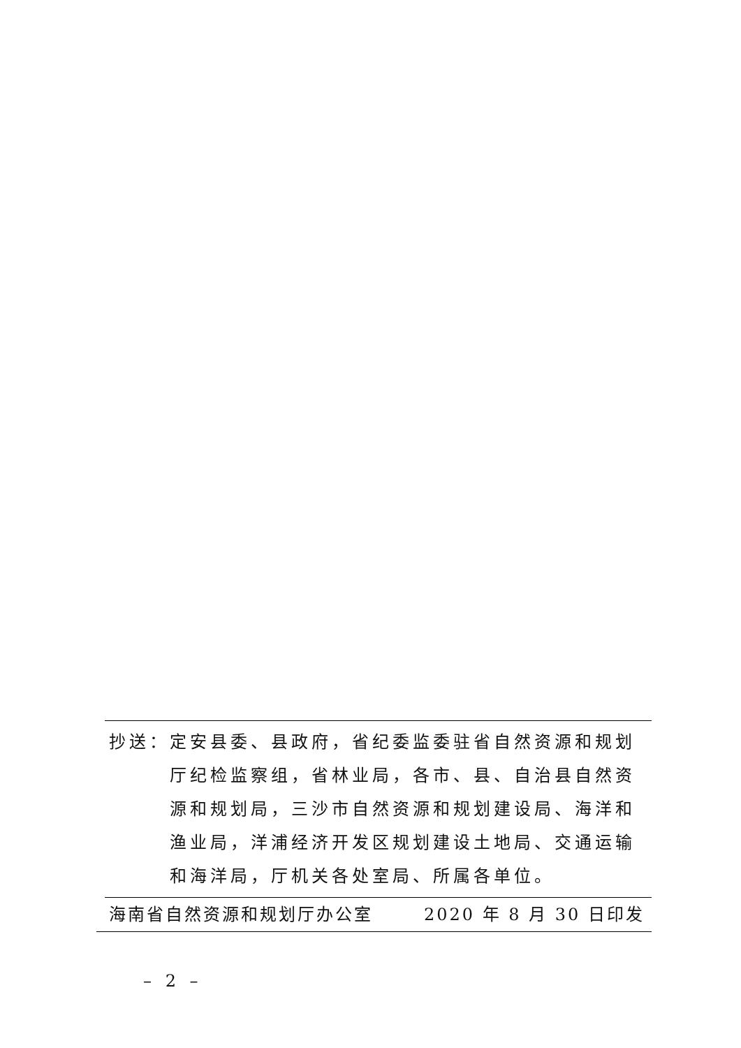抄送： 定安县委、县政府，省纪委监委驻省自然资源和规划厅纪检监察组，省林业局，各市、县、自治县自然资源和规划局，三沙市自然资源和规划建设局、海洋和渔业局，洋浦经济开发区规划建设土地局、交通运输和海洋局，厅机关各处室局、所属各单位。
海南省自然资源和规划厅办公室 2020 年 8 月 30 日印发
– 2 –